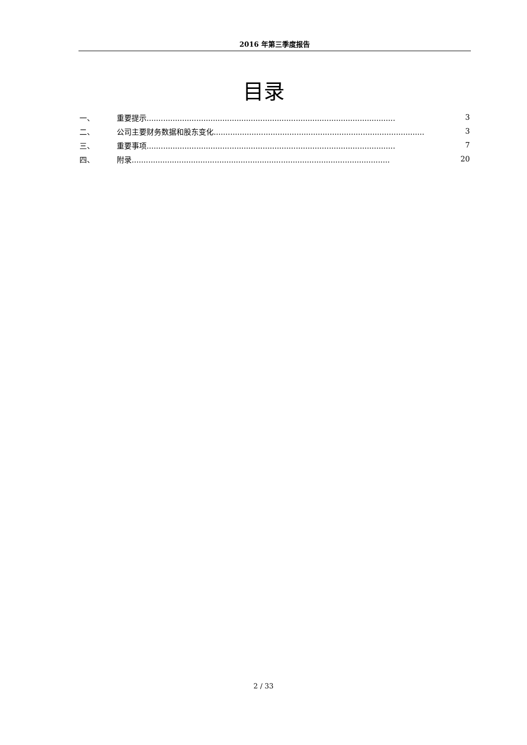2016 年第三季度报告
目录
一、 重要提示......................................................................................................... 3
二、 公司主要财务数据和股东变化......................................................................................... 3
三、 重要事项......................................................................................................... 7
四、 附录............................................................................................................. 20
2 / 33